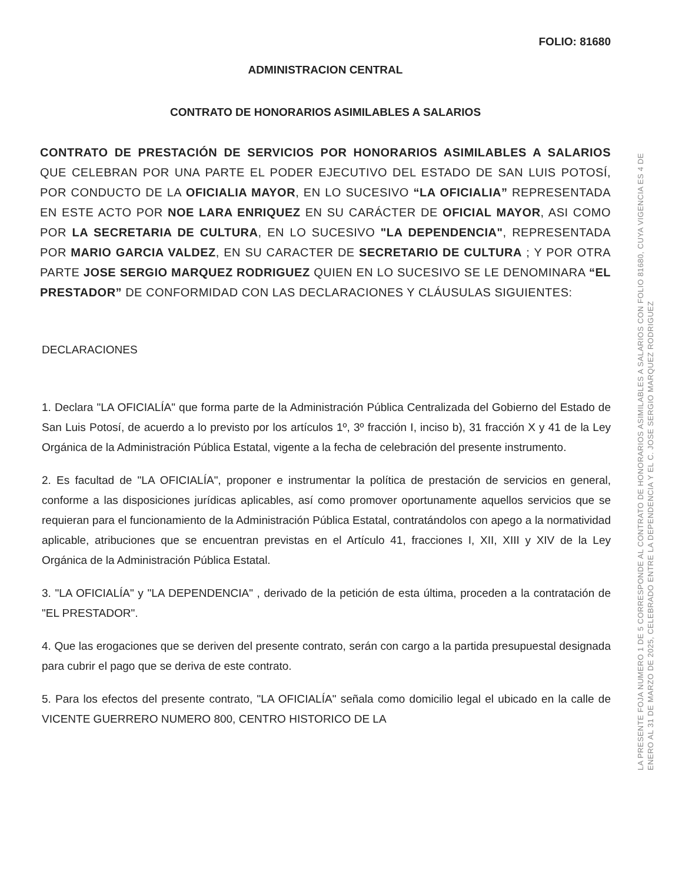FOLIO: 81680
ADMINISTRACION CENTRAL
CONTRATO DE HONORARIOS ASIMILABLES A SALARIOS
CONTRATO DE PRESTACIÓN DE SERVICIOS POR HONORARIOS ASIMILABLES A SALARIOS QUE CELEBRAN POR UNA PARTE EL PODER EJECUTIVO DEL ESTADO DE SAN LUIS POTOSÍ, POR CONDUCTO DE LA OFICIALIA MAYOR, EN LO SUCESIVO “LA OFICIALIA” REPRESENTADA EN ESTE ACTO POR NOE LARA ENRIQUEZ EN SU CARÁCTER DE OFICIAL MAYOR, ASI COMO POR LA SECRETARIA DE CULTURA, EN LO SUCESIVO "LA DEPENDENCIA", REPRESENTADA POR MARIO GARCIA VALDEZ, EN SU CARACTER DE SECRETARIO DE CULTURA ; Y POR OTRA PARTE JOSE SERGIO MARQUEZ RODRIGUEZ QUIEN EN LO SUCESIVO SE LE DENOMINARA “EL PRESTADOR” DE CONFORMIDAD CON LAS DECLARACIONES Y CLÁUSULAS SIGUIENTES:
DECLARACIONES
1. Declara "LA OFICIALÍA" que forma parte de la Administración Pública Centralizada del Gobierno del Estado de San Luis Potosí, de acuerdo a lo previsto por los artículos 1º, 3º fracción I, inciso b), 31 fracción X y 41 de la Ley Orgánica de la Administración Pública Estatal, vigente a la fecha de celebración del presente instrumento.
2. Es facultad de "LA OFICIALÍA", proponer e instrumentar la política de prestación de servicios en general, conforme a las disposiciones jurídicas aplicables, así como promover oportunamente aquellos servicios que se requieran para el funcionamiento de la Administración Pública Estatal, contratándolos con apego a la normatividad aplicable, atribuciones que se encuentran previstas en el Artículo 41, fracciones I, XII, XIII y XIV de la Ley Orgánica de la Administración Pública Estatal.
3. "LA OFICIALÍA" y "LA DEPENDENCIA" , derivado de la petición de esta última, proceden a la contratación de "EL PRESTADOR".
4. Que las erogaciones que se deriven del presente contrato, serán con cargo a la partida presupuestal designada para cubrir el pago que se deriva de este contrato.
5. Para los efectos del presente contrato, "LA OFICIALÍA" señala como domicilio legal el ubicado en la calle de VICENTE GUERRERO NUMERO 800, CENTRO HISTORICO DE LA
LA PRESENTE FOJA NUMERO 1 DE 5 CORRESPONDE AL CONTRATO DE HONORARIOS ASIMILABLES A SALARIOS CON FOLIO 81680, CUYA VIGENCIA ES 4 DE ENERO AL 31 DE MARZO DE 2025, CELEBRADO ENTRE LA DEPENDENCIA Y EL C. JOSE SERGIO MARQUEZ RODRIGUEZ